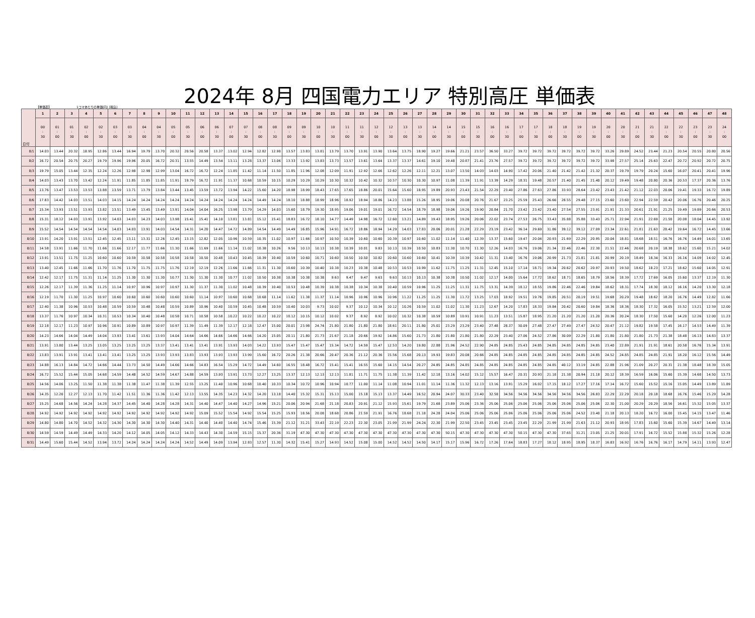2024年 8月 四国電力エリア 特別高圧 単価表
【単価表】 1コマあたりの単価(円) [税込]
| 日付 | 1 | 2 | 3 | 4 | 5 | 6 | 7 | 8 | 9 | 10 | 11 | 12 | 13 | 14 | 15 | 16 | 17 | 18 | 19 | 20 | 21 | 22 | 23 | 24 | 25 | 26 | 27 | 28 | 29 | 30 | 31 | 32 | 33 | 34 | 35 | 36 | 37 | 38 | 39 | 40 | 41 | 42 | 43 | 44 | 45 | 46 | 47 | 48 |
| --- | --- | --- | --- | --- | --- | --- | --- | --- | --- | --- | --- | --- | --- | --- | --- | --- | --- | --- | --- | --- | --- | --- | --- | --- | --- | --- | --- | --- | --- | --- | --- | --- | --- | --- | --- | --- | --- | --- | --- | --- | --- | --- | --- | --- | --- | --- | --- | --- |
| | 00 : 30 | 01 : 00 | 01 : 30 | 02 : 00 | 02 : 30 | 03 : 00 | 03 : 30 | 04 : 00 | 04 : 30 | 05 : 00 | 05 : 30 | 06 : 00 | 06 : 30 | 07 : 00 | 07 : 30 | 08 : 00 | 08 : 30 | 09 : 00 | 09 : 30 | 10 : 00 | 10 : 30 | 11 : 00 | 11 : 30 | 12 : 00 | 12 : 30 | 13 : 00 | 13 : 30 | 14 : 00 | 14 : 30 | 15 : 00 | 15 : 30 | 16 : 00 | 16 : 30 | 17 : 00 | 17 : 30 | 18 : 00 | 18 : 30 | 19 : 00 | 19 : 30 | 20 : 00 | 20 : 30 | 21 : 00 | 21 : 30 | 22 : 00 | 22 : 30 | 23 : 00 | 23 : 30 | 24 : 00 |
| 8/1 | 14.03 | 13.44 | 20.32 | 18.95 | 12.86 | 13.44 | 16.94 | 19.79 | 13.70 | 20.32 | 20.56 | 20.58 | 13.37 | 13.02 | 12.94 | 12.82 | 12.98 | 13.57 | 13.83 | 13.81 | 13.79 | 13.70 | 13.91 | 13.90 | 13.64 | 13.75 | 18.90 | 19.27 | 19.66 | 21.21 | 23.57 | 36.50 | 33.27 | 39.72 | 39.72 | 39.72 | 39.72 | 39.72 | 39.72 | 33.26 | 29.89 | 24.52 | 23.44 | 21.23 | 20.54 | 20.55 | 20.80 | 20.56 |
| 8/2 | 16.72 | 20.54 | 20.75 | 20.27 | 19.79 | 19.96 | 19.96 | 20.05 | 16.72 | 20.31 | 13.55 | 14.49 | 13.54 | 13.11 | 13.28 | 13.37 | 13.06 | 13.33 | 13.92 | 13.83 | 13.73 | 13.57 | 13.61 | 13.64 | 13.37 | 13.37 | 14.61 | 19.10 | 19.48 | 20.87 | 21.41 | 23.76 | 27.57 | 39.72 | 39.72 | 39.72 | 39.72 | 39.72 | 39.72 | 33.98 | 27.57 | 25.14 | 25.63 | 22.47 | 20.72 | 20.92 | 20.72 | 20.75 |
| 8/3 | 19.79 | 15.05 | 13.44 | 12.35 | 12.24 | 12.26 | 12.98 | 12.98 | 12.99 | 13.04 | 16.72 | 16.72 | 12.24 | 11.85 | 11.42 | 11.14 | 11.50 | 11.85 | 11.96 | 12.08 | 12.09 | 11.91 | 12.92 | 12.66 | 12.62 | 12.26 | 12.11 | 12.21 | 13.07 | 13.50 | 14.03 | 14.03 | 14.90 | 17.42 | 20.06 | 21.40 | 21.42 | 21.42 | 21.32 | 20.37 | 19.79 | 19.79 | 20.24 | 15.60 | 16.07 | 20.41 | 20.41 | 19.96 |
| 8/4 | 14.03 | 13.43 | 13.70 | 13.42 | 12.24 | 11.91 | 11.85 | 11.85 | 11.85 | 11.91 | 19.79 | 16.72 | 11.91 | 11.37 | 10.68 | 10.59 | 10.15 | 10.29 | 10.29 | 10.29 | 10.30 | 10.32 | 10.42 | 10.32 | 10.57 | 10.30 | 10.30 | 10.97 | 11.08 | 11.39 | 11.91 | 13.39 | 14.29 | 18.31 | 19.48 | 20.57 | 21.40 | 21.45 | 21.40 | 20.12 | 19.49 | 19.48 | 20.80 | 20.36 | 20.53 | 17.37 | 20.36 | 13.76 |
| 8/5 | 13.76 | 13.47 | 13.53 | 13.53 | 13.88 | 13.59 | 13.71 | 13.79 | 13.84 | 13.44 | 13.45 | 13.59 | 13.72 | 13.94 | 14.22 | 15.60 | 14.20 | 18.98 | 18.99 | 18.43 | 17.65 | 17.65 | 18.86 | 20.01 | 15.64 | 15.60 | 18.95 | 19.89 | 20.93 | 23.43 | 21.54 | 22.29 | 23.40 | 27.86 | 27.63 | 27.86 | 33.93 | 28.64 | 23.42 | 23.43 | 21.42 | 21.12 | 22.03 | 20.06 | 19.41 | 19.33 | 16.72 | 19.89 |
| 8/6 | 17.83 | 14.42 | 14.03 | 13.51 | 14.03 | 14.15 | 14.24 | 14.24 | 14.24 | 14.24 | 14.24 | 14.24 | 14.24 | 14.24 | 14.24 | 14.49 | 14.24 | 18.10 | 18.88 | 18.99 | 18.96 | 18.92 | 18.94 | 18.86 | 14.23 | 13.88 | 15.26 | 18.95 | 19.06 | 20.08 | 20.76 | 21.67 | 23.25 | 25.59 | 25.43 | 26.66 | 28.55 | 29.48 | 27.15 | 23.60 | 23.60 | 22.94 | 22.59 | 20.42 | 20.06 | 16.76 | 20.46 | 20.25 |
| 8/7 | 15.34 | 13.93 | 13.51 | 13.93 | 13.82 | 13.51 | 13.49 | 13.45 | 13.49 | 13.91 | 14.04 | 14.04 | 16.25 | 13.98 | 13.79 | 14.29 | 14.03 | 15.60 | 18.79 | 19.30 | 18.95 | 19.06 | 19.01 | 19.01 | 16.72 | 14.54 | 18.79 | 18.98 | 19.06 | 19.26 | 19.90 | 20.84 | 21.70 | 23.42 | 23.42 | 23.40 | 27.54 | 27.55 | 23.91 | 21.91 | 21.33 | 20.61 | 21.91 | 21.25 | 19.49 | 19.89 | 20.66 | 20.53 |
| 8/8 | 15.31 | 18.12 | 14.03 | 13.91 | 13.92 | 14.03 | 14.03 | 14.23 | 14.03 | 13.98 | 15.41 | 15.41 | 14.10 | 13.81 | 13.81 | 15.12 | 15.41 | 18.83 | 16.72 | 18.10 | 14.77 | 14.49 | 14.98 | 16.72 | 12.60 | 13.21 | 14.89 | 19.43 | 18.95 | 19.26 | 20.06 | 22.02 | 23.74 | 27.53 | 26.75 | 33.43 | 35.88 | 35.88 | 33.43 | 25.71 | 22.94 | 21.91 | 22.69 | 21.50 | 20.08 | 18.04 | 14.45 | 13.92 |
| 8/9 | 15.52 | 14.54 | 14.54 | 14.54 | 14.54 | 14.03 | 14.03 | 13.91 | 14.03 | 14.54 | 14.31 | 14.20 | 14.47 | 14.72 | 14.89 | 14.54 | 14.49 | 14.49 | 16.85 | 15.96 | 14.91 | 16.72 | 18.86 | 18.94 | 14.29 | 14.03 | 17.83 | 20.06 | 20.01 | 21.28 | 22.29 | 23.19 | 23.42 | 36.14 | 29.69 | 31.86 | 39.12 | 39.12 | 27.09 | 23.34 | 22.61 | 21.81 | 21.63 | 20.42 | 19.64 | 16.72 | 14.45 | 13.66 |
| 8/10 | 13.91 | 14.20 | 13.91 | 13.51 | 12.45 | 12.45 | 13.11 | 13.31 | 12.26 | 12.45 | 13.15 | 12.82 | 12.05 | 10.96 | 10.59 | 10.35 | 11.02 | 10.97 | 11.66 | 10.97 | 10.50 | 10.39 | 10.60 | 10.60 | 10.39 | 10.97 | 10.60 | 11.02 | 11.14 | 11.40 | 12.39 | 13.37 | 15.60 | 19.47 | 20.04 | 20.93 | 21.69 | 22.29 | 20.95 | 20.04 | 18.81 | 18.68 | 18.51 | 16.76 | 16.76 | 14.49 | 14.01 | 13.65 |
| 8/11 | 14.58 | 13.91 | 11.66 | 11.70 | 11.66 | 11.66 | 12.17 | 11.77 | 11.66 | 11.30 | 11.66 | 11.69 | 11.66 | 11.14 | 11.02 | 10.38 | 10.26 | 9.56 | 10.13 | 10.13 | 10.38 | 10.39 | 10.01 | 9.83 | 10.13 | 10.39 | 10.50 | 10.83 | 11.30 | 10.70 | 11.30 | 12.26 | 14.03 | 16.76 | 19.06 | 21.34 | 22.46 | 22.46 | 22.30 | 21.51 | 22.46 | 20.68 | 20.19 | 18.38 | 18.62 | 15.60 | 15.21 | 14.02 |
| 8/12 | 13.91 | 13.51 | 11.75 | 11.25 | 10.60 | 10.60 | 10.59 | 10.58 | 10.58 | 10.58 | 10.58 | 10.50 | 10.48 | 10.43 | 10.45 | 10.39 | 10.40 | 10.59 | 10.60 | 10.71 | 10.60 | 10.50 | 10.50 | 10.82 | 10.60 | 10.60 | 10.60 | 10.41 | 10.39 | 10.39 | 10.42 | 11.31 | 13.40 | 16.76 | 19.06 | 20.99 | 21.73 | 21.81 | 21.81 | 20.99 | 20.19 | 18.49 | 18.34 | 16.33 | 16.16 | 14.09 | 14.02 | 12.45 |
| 8/13 | 13.40 | 12.45 | 11.66 | 11.66 | 11.70 | 11.76 | 11.70 | 11.75 | 11.75 | 11.76 | 12.19 | 12.19 | 12.26 | 11.66 | 11.66 | 11.31 | 11.30 | 10.60 | 10.39 | 10.40 | 10.38 | 10.23 | 10.38 | 10.48 | 10.53 | 10.53 | 10.99 | 11.62 | 11.75 | 11.25 | 11.31 | 12.45 | 15.10 | 17.14 | 18.71 | 19.34 | 20.62 | 20.62 | 20.97 | 20.93 | 19.50 | 18.62 | 18.23 | 17.21 | 18.62 | 15.60 | 14.05 | 12.91 |
| 8/14 | 12.42 | 12.17 | 11.75 | 11.31 | 11.14 | 11.25 | 11.30 | 11.30 | 11.30 | 10.77 | 11.30 | 11.30 | 11.30 | 10.77 | 11.02 | 10.50 | 10.38 | 10.38 | 10.38 | 10.38 | 9.63 | 9.47 | 9.47 | 9.63 | 9.63 | 10.13 | 10.13 | 10.38 | 10.38 | 10.50 | 11.02 | 12.17 | 14.00 | 15.64 | 17.72 | 18.62 | 18.71 | 18.65 | 18.79 | 18.56 | 18.39 | 17.72 | 17.69 | 16.05 | 15.60 | 13.37 | 12.19 | 11.30 |
| 8/15 | 12.26 | 12.17 | 11.39 | 11.36 | 11.25 | 11.14 | 10.97 | 10.96 | 10.97 | 10.97 | 11.30 | 11.37 | 11.30 | 11.02 | 10.48 | 10.39 | 10.40 | 10.53 | 10.48 | 10.39 | 10.38 | 10.38 | 10.34 | 10.38 | 10.40 | 10.59 | 10.96 | 11.25 | 11.25 | 11.31 | 11.75 | 13.31 | 14.39 | 18.12 | 18.55 | 19.86 | 22.46 | 22.46 | 19.84 | 18.62 | 18.31 | 17.74 | 18.30 | 18.12 | 16.16 | 14.20 | 13.30 | 12.18 |
| 8/16 | 12.19 | 11.70 | 11.30 | 11.25 | 10.97 | 10.60 | 10.60 | 10.60 | 10.60 | 10.60 | 10.60 | 11.14 | 10.97 | 10.60 | 10.68 | 10.68 | 11.14 | 11.62 | 11.38 | 11.37 | 11.14 | 10.96 | 10.96 | 10.96 | 10.96 | 11.22 | 11.25 | 11.25 | 11.30 | 11.72 | 13.25 | 17.03 | 18.92 | 19.51 | 19.76 | 19.85 | 20.51 | 20.19 | 19.51 | 19.68 | 20.29 | 19.48 | 18.62 | 18.20 | 16.76 | 14.49 | 12.82 | 11.66 |
| 8/17 | 12.40 | 11.38 | 10.96 | 10.53 | 10.48 | 10.59 | 10.59 | 10.48 | 10.48 | 10.59 | 10.89 | 10.96 | 10.40 | 10.59 | 10.45 | 10.48 | 10.59 | 10.40 | 10.03 | 9.73 | 10.02 | 9.37 | 10.12 | 10.34 | 10.12 | 10.26 | 10.59 | 11.02 | 11.02 | 11.30 | 11.23 | 12.67 | 14.20 | 17.83 | 18.33 | 19.84 | 20.42 | 20.60 | 19.84 | 18.36 | 18.36 | 18.30 | 17.32 | 16.05 | 15.52 | 13.21 | 12.59 | 12.00 |
| 8/18 | 13.37 | 11.76 | 10.97 | 10.34 | 10.31 | 10.53 | 10.34 | 10.40 | 10.48 | 10.58 | 10.71 | 10.58 | 10.58 | 10.22 | 10.22 | 10.22 | 10.22 | 10.12 | 10.15 | 10.12 | 10.02 | 9.37 | 8.92 | 8.92 | 10.02 | 10.32 | 10.38 | 10.59 | 10.89 | 10.91 | 10.91 | 11.23 | 13.51 | 15.87 | 18.95 | 21.20 | 21.20 | 21.20 | 21.20 | 20.36 | 20.24 | 18.30 | 17.50 | 15.60 | 14.20 | 12.26 | 12.00 | 11.23 |
| 8/19 | 12.18 | 12.17 | 11.23 | 10.97 | 10.96 | 10.91 | 10.89 | 10.89 | 10.97 | 10.97 | 11.39 | 11.49 | 11.39 | 12.17 | 12.18 | 12.47 | 15.00 | 20.01 | 23.98 | 24.74 | 21.80 | 21.80 | 21.80 | 21.80 | 18.61 | 20.11 | 21.80 | 25.01 | 23.29 | 23.29 | 23.40 | 27.48 | 28.37 | 30.09 | 27.48 | 27.47 | 27.49 | 27.47 | 24.52 | 20.47 | 21.12 | 19.82 | 19.58 | 17.45 | 16.17 | 14.53 | 14.49 | 11.39 |
| 8/20 | 14.23 | 14.66 | 14.04 | 14.49 | 14.04 | 13.93 | 13.41 | 13.61 | 13.93 | 14.04 | 14.64 | 14.66 | 14.66 | 14.66 | 14.66 | 14.20 | 15.05 | 20.11 | 21.80 | 21.73 | 21.67 | 21.18 | 20.66 | 19.92 | 14.86 | 15.60 | 21.73 | 21.80 | 21.80 | 21.80 | 21.80 | 22.29 | 23.40 | 27.06 | 24.52 | 27.86 | 30.09 | 22.29 | 21.80 | 21.80 | 21.80 | 21.80 | 21.73 | 21.38 | 18.48 | 16.13 | 14.83 | 13.37 |
| 8/21 | 13.91 | 13.80 | 13.44 | 13.25 | 13.05 | 13.25 | 13.25 | 13.25 | 13.37 | 13.41 | 13.41 | 13.41 | 13.91 | 13.93 | 14.03 | 14.22 | 13.93 | 15.47 | 15.47 | 15.47 | 15.34 | 14.72 | 14.59 | 15.47 | 12.53 | 14.20 | 19.80 | 22.88 | 21.96 | 24.52 | 22.90 | 24.85 | 24.85 | 25.43 | 24.85 | 24.85 | 24.85 | 24.85 | 24.85 | 23.40 | 22.89 | 21.91 | 21.91 | 18.61 | 20.58 | 16.76 | 15.34 | 13.91 |
| 8/22 | 13.83 | 13.91 | 13.91 | 13.41 | 13.41 | 13.41 | 13.25 | 13.25 | 13.93 | 13.93 | 13.83 | 13.93 | 13.93 | 13.93 | 13.99 | 15.60 | 16.72 | 20.26 | 21.38 | 20.66 | 20.47 | 20.36 | 21.12 | 20.36 | 15.56 | 15.68 | 20.13 | 19.93 | 19.83 | 20.08 | 20.66 | 24.85 | 24.85 | 24.85 | 24.85 | 24.85 | 24.85 | 24.85 | 24.85 | 24.52 | 24.85 | 24.85 | 24.85 | 21.91 | 18.20 | 16.12 | 15.56 | 14.49 |
| 8/23 | 14.88 | 16.13 | 14.84 | 14.72 | 14.66 | 14.44 | 13.73 | 14.50 | 14.49 | 14.66 | 14.66 | 14.83 | 16.54 | 15.29 | 14.72 | 14.49 | 14.60 | 16.55 | 18.48 | 16.72 | 15.41 | 15.41 | 16.55 | 15.60 | 14.15 | 14.54 | 20.27 | 24.85 | 24.85 | 24.85 | 24.85 | 24.85 | 24.85 | 24.85 | 24.85 | 24.85 | 40.12 | 33.19 | 24.85 | 22.88 | 21.96 | 21.09 | 20.27 | 20.31 | 21.38 | 18.48 | 18.39 | 15.05 |
| 8/24 | 16.72 | 15.52 | 15.44 | 15.05 | 14.68 | 14.59 | 14.48 | 14.52 | 14.59 | 14.67 | 14.88 | 14.59 | 13.93 | 13.91 | 13.73 | 12.27 | 13.25 | 13.37 | 12.13 | 12.13 | 12.13 | 11.81 | 11.71 | 11.75 | 11.38 | 11.39 | 11.42 | 12.18 | 13.16 | 14.02 | 15.12 | 15.57 | 16.47 | 20.31 | 20.93 | 21.18 | 21.38 | 20.94 | 21.18 | 20.12 | 18.39 | 16.59 | 16.06 | 15.60 | 15.39 | 14.68 | 14.50 | 13.73 |
| 8/25 | 14.56 | 14.06 | 13.25 | 11.50 | 11.38 | 11.38 | 11.38 | 11.47 | 11.38 | 11.39 | 12.55 | 13.25 | 11.40 | 10.96 | 10.68 | 10.40 | 10.33 | 10.34 | 10.72 | 10.96 | 10.94 | 10.77 | 11.00 | 11.14 | 11.08 | 10.94 | 11.01 | 11.14 | 11.36 | 11.32 | 12.13 | 13.16 | 13.91 | 15.29 | 16.02 | 17.15 | 18.12 | 17.27 | 17.16 | 17.14 | 16.72 | 15.60 | 15.52 | 15.16 | 15.05 | 14.49 | 13.89 | 11.89 |
| 8/26 | 14.35 | 12.20 | 12.27 | 12.13 | 11.70 | 11.42 | 11.51 | 11.36 | 11.36 | 11.42 | 12.13 | 13.55 | 14.35 | 14.23 | 14.32 | 14.20 | 13.18 | 14.40 | 15.32 | 15.31 | 15.13 | 15.00 | 15.18 | 15.13 | 13.37 | 14.49 | 16.52 | 20.94 | 24.07 | 30.33 | 23.40 | 32.58 | 34.56 | 34.56 | 34.56 | 34.56 | 34.56 | 34.56 | 26.83 | 22.29 | 22.29 | 20.18 | 20.18 | 18.68 | 16.76 | 15.46 | 15.29 | 14.28 |
| 8/27 | 15.25 | 14.68 | 14.56 | 14.24 | 14.28 | 14.37 | 14.45 | 14.40 | 14.28 | 14.28 | 14.31 | 14.40 | 14.47 | 14.40 | 14.27 | 14.96 | 15.21 | 20.06 | 20.94 | 21.68 | 21.18 | 20.83 | 20.91 | 21.12 | 15.93 | 15.61 | 19.79 | 21.68 | 23.89 | 25.06 | 23.36 | 25.06 | 25.06 | 25.06 | 25.06 | 25.06 | 25.06 | 25.06 | 25.06 | 22.30 | 21.00 | 20.29 | 20.29 | 18.56 | 16.61 | 15.32 | 15.05 | 13.37 |
| 8/28 | 14.92 | 14.92 | 14.92 | 14.92 | 14.92 | 14.92 | 14.92 | 14.92 | 14.92 | 14.92 | 14.92 | 15.09 | 15.52 | 15.54 | 14.92 | 15.54 | 15.25 | 15.93 | 18.56 | 20.08 | 18.68 | 20.86 | 21.59 | 21.91 | 16.76 | 18.68 | 21.18 | 24.28 | 24.04 | 25.06 | 25.06 | 25.06 | 25.06 | 25.06 | 25.06 | 25.06 | 25.06 | 24.52 | 23.40 | 21.18 | 20.13 | 18.20 | 16.72 | 16.00 | 15.45 | 14.15 | 13.47 | 11.46 |
| 8/29 | 14.80 | 14.80 | 14.70 | 14.52 | 14.32 | 14.30 | 14.30 | 14.30 | 14.30 | 14.40 | 14.31 | 14.40 | 14.40 | 14.40 | 14.74 | 15.46 | 15.39 | 21.12 | 31.21 | 33.43 | 22.19 | 22.23 | 22.30 | 23.05 | 21.99 | 21.99 | 24.24 | 22.30 | 21.99 | 22.50 | 23.45 | 23.45 | 23.45 | 23.45 | 22.29 | 21.99 | 21.99 | 21.63 | 21.12 | 20.93 | 18.95 | 17.83 | 15.60 | 15.60 | 15.39 | 14.67 | 14.49 | 13.14 |
| 8/30 | 14.59 | 14.59 | 14.49 | 14.49 | 14.33 | 14.20 | 14.12 | 14.05 | 14.05 | 14.12 | 14.33 | 14.43 | 14.30 | 14.59 | 15.15 | 15.37 | 20.36 | 31.19 | 47.30 | 47.30 | 47.30 | 47.30 | 47.30 | 47.30 | 47.30 | 47.30 | 47.30 | 47.30 | 50.15 | 47.30 | 47.30 | 47.30 | 47.30 | 50.15 | 47.30 | 47.30 | 37.65 | 31.21 | 23.05 | 21.25 | 20.01 | 17.91 | 16.72 | 15.52 | 15.88 | 15.32 | 15.26 | 12.28 |
| 8/31 | 14.49 | 15.60 | 15.44 | 14.52 | 13.94 | 13.72 | 14.24 | 14.24 | 14.24 | 14.24 | 14.52 | 14.49 | 14.09 | 13.94 | 12.83 | 12.57 | 11.30 | 14.32 | 15.41 | 15.27 | 14.93 | 14.52 | 15.08 | 15.00 | 14.52 | 14.52 | 14.50 | 14.17 | 15.17 | 15.96 | 16.72 | 17.26 | 17.64 | 18.83 | 17.27 | 18.12 | 18.95 | 18.95 | 18.37 | 16.83 | 16.92 | 16.76 | 16.76 | 16.17 | 14.79 | 14.11 | 13.93 | 12.47 |